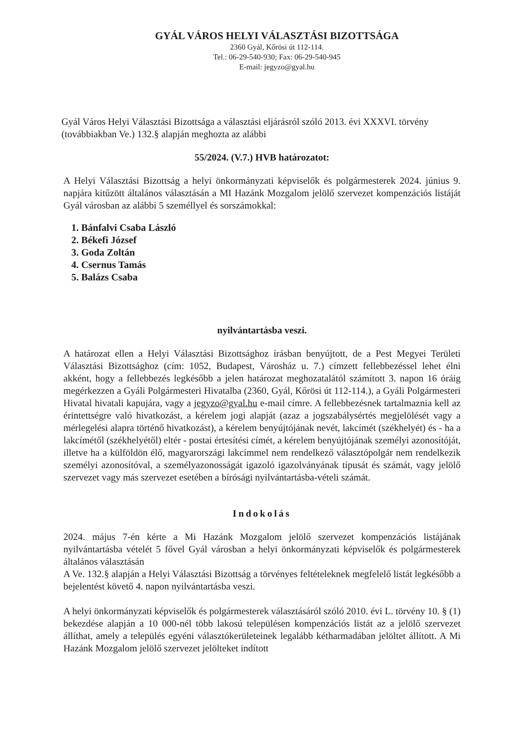GYÁL VÁROS HELYI VÁLASZTÁSI BIZOTTSÁGA
2360 Gyál, Kőrösi út 112-114.
Tel.: 06-29-540-930; Fax: 06-29-540-945
E-mail: jegyzo@gyal.hu
Gyál Város Helyi Választási Bizottsága a választási eljárásról szóló 2013. évi XXXVI. törvény (továbbiakban Ve.) 132.§ alapján meghozta az alábbi
55/2024. (V.7.) HVB határozatot:
A Helyi Választási Bizottság a helyi önkormányzati képviselők és polgármesterek 2024. június 9. napjára kitűzött általános választásán a MI Hazánk Mozgalom jelölő szervezet kompenzációs listáját Gyál városban az alábbi 5 személlyel és sorszámokkal:
1. Bánfalvi Csaba László
2. Békefi József
3. Goda Zoltán
4. Csernus Tamás
5. Balázs Csaba
nyilvántartásba veszi.
A határozat ellen a Helyi Választási Bizottsághoz írásban benyújtott, de a Pest Megyei Területi Választási Bizottsághoz (cím: 1052, Budapest, Városház u. 7.) címzett fellebbezéssel lehet élni akként, hogy a fellebbezés legkésőbb a jelen határozat meghozatalától számított 3. napon 16 óráig megérkezzen a Gyáli Polgármesteri Hivatalba (2360, Gyál, Kőrösi út 112-114.), a Gyáli Polgármesteri Hivatal hivatali kapujára, vagy a jegyzo@gyal.hu e-mail címre. A fellebbezésnek tartalmaznia kell az érintettségre való hivatkozást, a kérelem jogi alapját (azaz a jogszabálysértés megjelölését vagy a mérlegelési alapra történő hivatkozást), a kérelem benyújtójának nevét, lakcímét (székhelyét) és - ha a lakcímétől (székhelyétől) eltér - postai értesítési címét, a kérelem benyújtójának személyi azonosítóját, illetve ha a külföldön élő, magyarországi lakcímmel nem rendelkező választópolgár nem rendelkezik személyi azonosítóval, a személyazonosságát igazoló igazolványának típusát és számát, vagy jelölő szervezet vagy más szervezet esetében a bírósági nyilvántartásba-vételi számát.
Indokolás
2024. május 7-én kérte a Mi Hazánk Mozgalom jelölő szervezet kompenzációs listájának nyilvántartásba vételét 5 fővel Gyál városban a helyi önkormányzati képviselők és polgármesterek általános választásán
A Ve. 132.§ alapján a Helyi Választási Bizottság a törvényes feltételeknek megfelelő listát legkésőbb a bejelentést követő 4. napon nyilvántartásba veszi.
A helyi önkormányzati képviselők és polgármesterek választásáról szóló 2010. évi L. törvény 10. § (1) bekezdése alapján a 10 000-nél több lakosú településen kompenzációs listát az a jelölő szervezet állíthat, amely a település egyéni választókerületeinek legalább kétharmadában jelöltet állított. A Mi Hazánk Mozgalom jelölő szervezet jelölteket indított